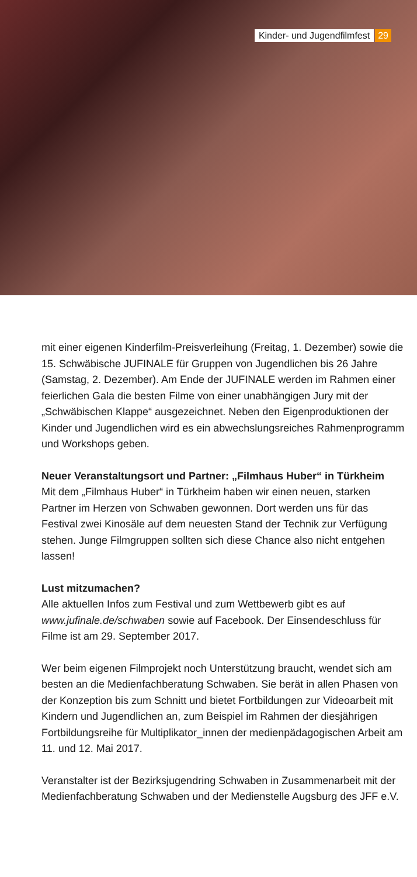Kinder- und Jugendfilmfest 29
mit einer eigenen Kinderfilm-Preisverleihung (Freitag, 1. Dezember) sowie die 15. Schwäbische JUFINALE für Gruppen von Jugendlichen bis 26 Jahre (Samstag, 2. Dezember). Am Ende der JUFINALE werden im Rahmen einer feierlichen Gala die besten Filme von einer unabhängigen Jury mit der „Schwäbischen Klappe“ ausgezeichnet. Neben den Eigenproduktionen der Kinder und Jugendlichen wird es ein abwechslungsreiches Rahmenprogramm und Workshops geben.
Neuer Veranstaltungsort und Partner: „Filmhaus Huber“ in Türkheim
Mit dem „Filmhaus Huber“ in Türkheim haben wir einen neuen, starken Partner im Herzen von Schwaben gewonnen. Dort werden uns für das Festival zwei Kinosäle auf dem neuesten Stand der Technik zur Verfügung stehen. Junge Filmgruppen sollten sich diese Chance also nicht entgehen lassen!
Lust mitzumachen?
Alle aktuellen Infos zum Festival und zum Wettbewerb gibt es auf www.jufinale.de/schwaben sowie auf Facebook. Der Einsendeschluss für Filme ist am 29. September 2017.
Wer beim eigenen Filmprojekt noch Unterstützung braucht, wendet sich am besten an die Medienfachberatung Schwaben. Sie berät in allen Phasen von der Konzeption bis zum Schnitt und bietet Fortbildungen zur Videoarbeit mit Kindern und Jugendlichen an, zum Beispiel im Rahmen der diesjährigen Fortbildungsreihe für Multiplikator_innen der medienpädagogischen Arbeit am 11. und 12. Mai 2017.
Veranstalter ist der Bezirksjugendring Schwaben in Zusammenarbeit mit der Medienfachberatung Schwaben und der Medienstelle Augsburg des JFF e.V.